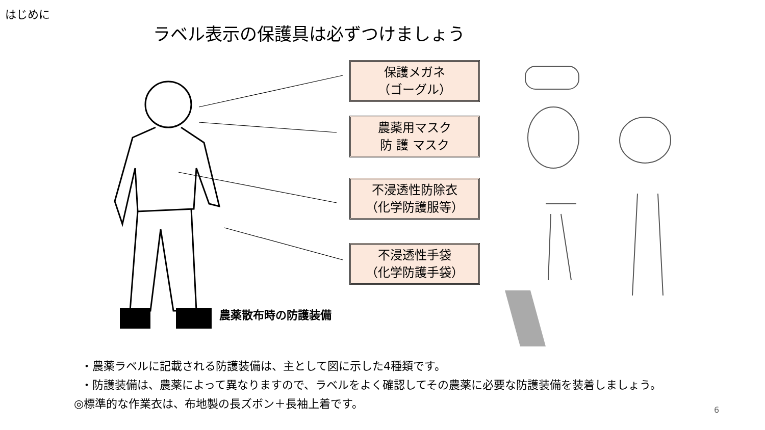はじめに
ラベル表示の保護具は必ずつけましょう
保護メガネ
（ゴーグル）
農薬用マスク
防 護 マスク
不浸透性防除衣
（化学防護服等）
不浸透性手袋
（化学防護手袋）
農薬散布時の防護装備
・農薬ラベルに記載される防護装備は、主として図に示した4種類です。
・防護装備は、農薬によって異なりますので、ラベルをよく確認してその農薬に必要な防護装備を装着しましょう。
◎標準的な作業衣は、布地製の長ズボン＋長袖上着です。
6